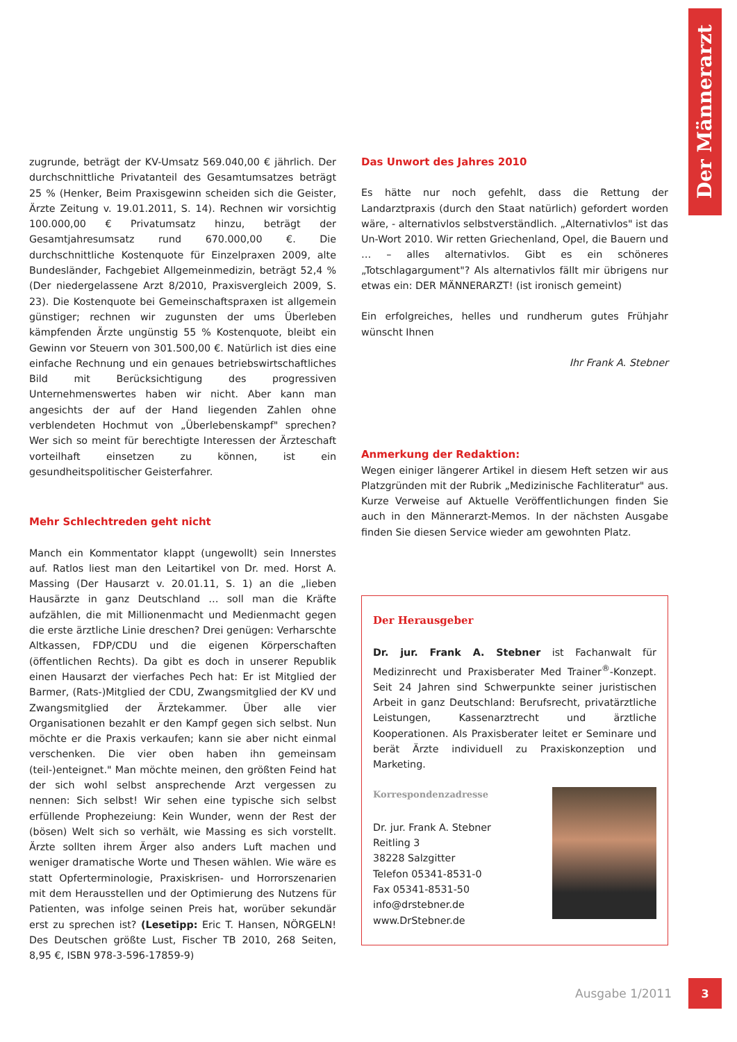Der Männerarzt
zugrunde, beträgt der KV-Umsatz 569.040,00 € jährlich. Der durchschnittliche Privatanteil des Gesamtumsatzes beträgt 25 % (Henker, Beim Praxisgewinn scheiden sich die Geister, Ärzte Zeitung v. 19.01.2011, S. 14). Rechnen wir vorsichtig 100.000,00 € Privatumsatz hinzu, beträgt der Gesamtjahresumsatz rund 670.000,00 €. Die durchschnittliche Kostenquote für Einzelpraxen 2009, alte Bundesländer, Fachgebiet Allgemeinmedizin, beträgt 52,4 % (Der niedergelassene Arzt 8/2010, Praxisvergleich 2009, S. 23). Die Kostenquote bei Gemeinschaftspraxen ist allgemein günstiger; rechnen wir zugunsten der ums Überleben kämpfenden Ärzte ungünstig 55 % Kostenquote, bleibt ein Gewinn vor Steuern von 301.500,00 €. Natürlich ist dies eine einfache Rechnung und ein genaues betriebswirtschaftliches Bild mit Berücksichtigung des progressiven Unternehmenswertes haben wir nicht. Aber kann man angesichts der auf der Hand liegenden Zahlen ohne verblendeten Hochmut von „Überlebenskampf" sprechen? Wer sich so meint für berechtigte Interessen der Ärzteschaft vorteilhaft einsetzen zu können, ist ein gesundheitspolitischer Geisterfahrer.
Mehr Schlechtreden geht nicht
Manch ein Kommentator klappt (ungewollt) sein Innerstes auf. Ratlos liest man den Leitartikel von Dr. med. Horst A. Massing (Der Hausarzt v. 20.01.11, S. 1) an die „lieben Hausärzte in ganz Deutschland … soll man die Kräfte aufzählen, die mit Millionenmacht und Medienmacht gegen die erste ärztliche Linie dreschen? Drei genügen: Verharschte Altkassen, FDP/CDU und die eigenen Körperschaften (öffentlichen Rechts). Da gibt es doch in unserer Republik einen Hausarzt der vierfaches Pech hat: Er ist Mitglied der Barmer, (Rats-)Mitglied der CDU, Zwangsmitglied der KV und Zwangsmitglied der Ärztekammer. Über alle vier Organisationen bezahlt er den Kampf gegen sich selbst. Nun möchte er die Praxis verkaufen; kann sie aber nicht einmal verschenken. Die vier oben haben ihn gemeinsam (teil-)enteignet." Man möchte meinen, den größten Feind hat der sich wohl selbst ansprechende Arzt vergessen zu nennen: Sich selbst! Wir sehen eine typische sich selbst erfüllende Prophezeiung: Kein Wunder, wenn der Rest der (bösen) Welt sich so verhält, wie Massing es sich vorstellt. Ärzte sollten ihrem Ärger also anders Luft machen und weniger dramatische Worte und Thesen wählen. Wie wäre es statt Opferterminologie, Praxiskrisen- und Horrorszenarien mit dem Herausstellen und der Optimierung des Nutzens für Patienten, was infolge seinen Preis hat, worüber sekundär erst zu sprechen ist? (Lesetipp: Eric T. Hansen, NÖRGELN! Des Deutschen größte Lust, Fischer TB 2010, 268 Seiten, 8,95 €, ISBN 978-3-596-17859-9)
Das Unwort des Jahres 2010
Es hätte nur noch gefehlt, dass die Rettung der Landarztpraxis (durch den Staat natürlich) gefordert worden wäre, - alternativlos selbstverständlich. „Alternativlos" ist das Un-Wort 2010. Wir retten Griechenland, Opel, die Bauern und … – alles alternativlos. Gibt es ein schöneres „Totschlagargument"? Als alternativlos fällt mir übrigens nur etwas ein: DER MÄNNERARZT! (ist ironisch gemeint)
Ein erfolgreiches, helles und rundherum gutes Frühjahr wünscht Ihnen
Ihr Frank A. Stebner
Anmerkung der Redaktion:
Wegen einiger längerer Artikel in diesem Heft setzen wir aus Platzgründen mit der Rubrik „Medizinische Fachliteratur" aus. Kurze Verweise auf Aktuelle Veröffentlichungen finden Sie auch in den Männerarzt-Memos. In der nächsten Ausgabe finden Sie diesen Service wieder am gewohnten Platz.
Der Herausgeber
Dr. jur. Frank A. Stebner ist Fachanwalt für Medizinrecht und Praxisberater Med Trainer<sup>®</sup>-Konzept. Seit 24 Jahren sind Schwerpunkte seiner juristischen Arbeit in ganz Deutschland: Berufsrecht, privatärztliche Leistungen, Kassenarztrecht und ärztliche Kooperationen. Als Praxisberater leitet er Seminare und berät Ärzte individuell zu Praxiskonzeption und Marketing.
Korrespondenzadresse
Dr. jur. Frank A. Stebner
Reitling 3
38228 Salzgitter
Telefon 05341-8531-0
Fax 05341-8531-50
info@drstebner.de
www.DrStebner.de
Ausgabe 1/2011 3